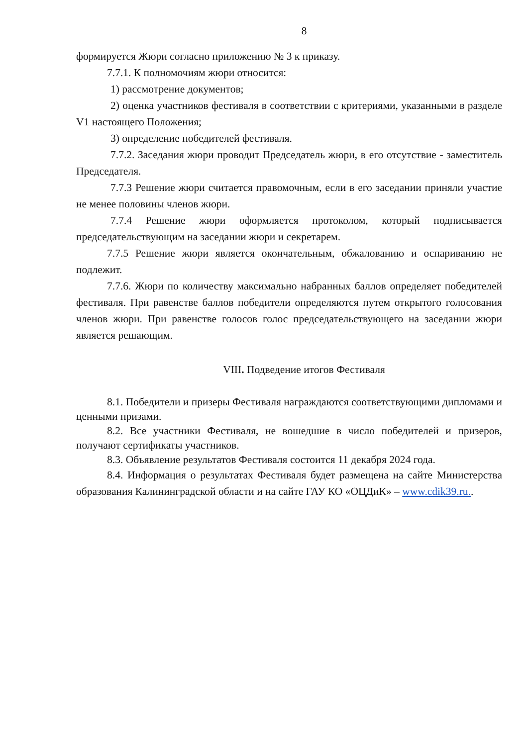8
формируется Жюри согласно приложению № 3 к приказу.
7.7.1. К полномочиям жюри относится:
1) рассмотрение документов;
2) оценка участников фестиваля в соответствии с критериями, указанными в разделе V1 настоящего Положения;
3) определение победителей фестиваля.
7.7.2. Заседания жюри проводит Председатель жюри, в его отсутствие - заместитель Председателя.
7.7.3 Решение жюри считается правомочным, если в его заседании приняли участие не менее половины членов жюри.
7.7.4 Решение жюри оформляется протоколом, который подписывается председательствующим на заседании жюри и секретарем.
7.7.5 Решение жюри является окончательным, обжалованию и оспариванию не подлежит.
7.7.6. Жюри по количеству максимально набранных баллов определяет победителей фестиваля. При равенстве баллов победители определяются путем открытого голосования членов жюри. При равенстве голосов голос председательствующего на заседании жюри является решающим.
VIII. Подведение итогов Фестиваля
8.1. Победители и призеры Фестиваля награждаются соответствующими дипломами и ценными призами.
8.2. Все участники Фестиваля, не вошедшие в число победителей и призеров, получают сертификаты участников.
8.3. Объявление результатов Фестиваля состоится 11 декабря 2024 года.
8.4. Информация о результатах Фестиваля будет размещена на сайте Министерства образования Калининградской области и на сайте ГАУ КО «ОЦДиК» – www.cdik39.ru..